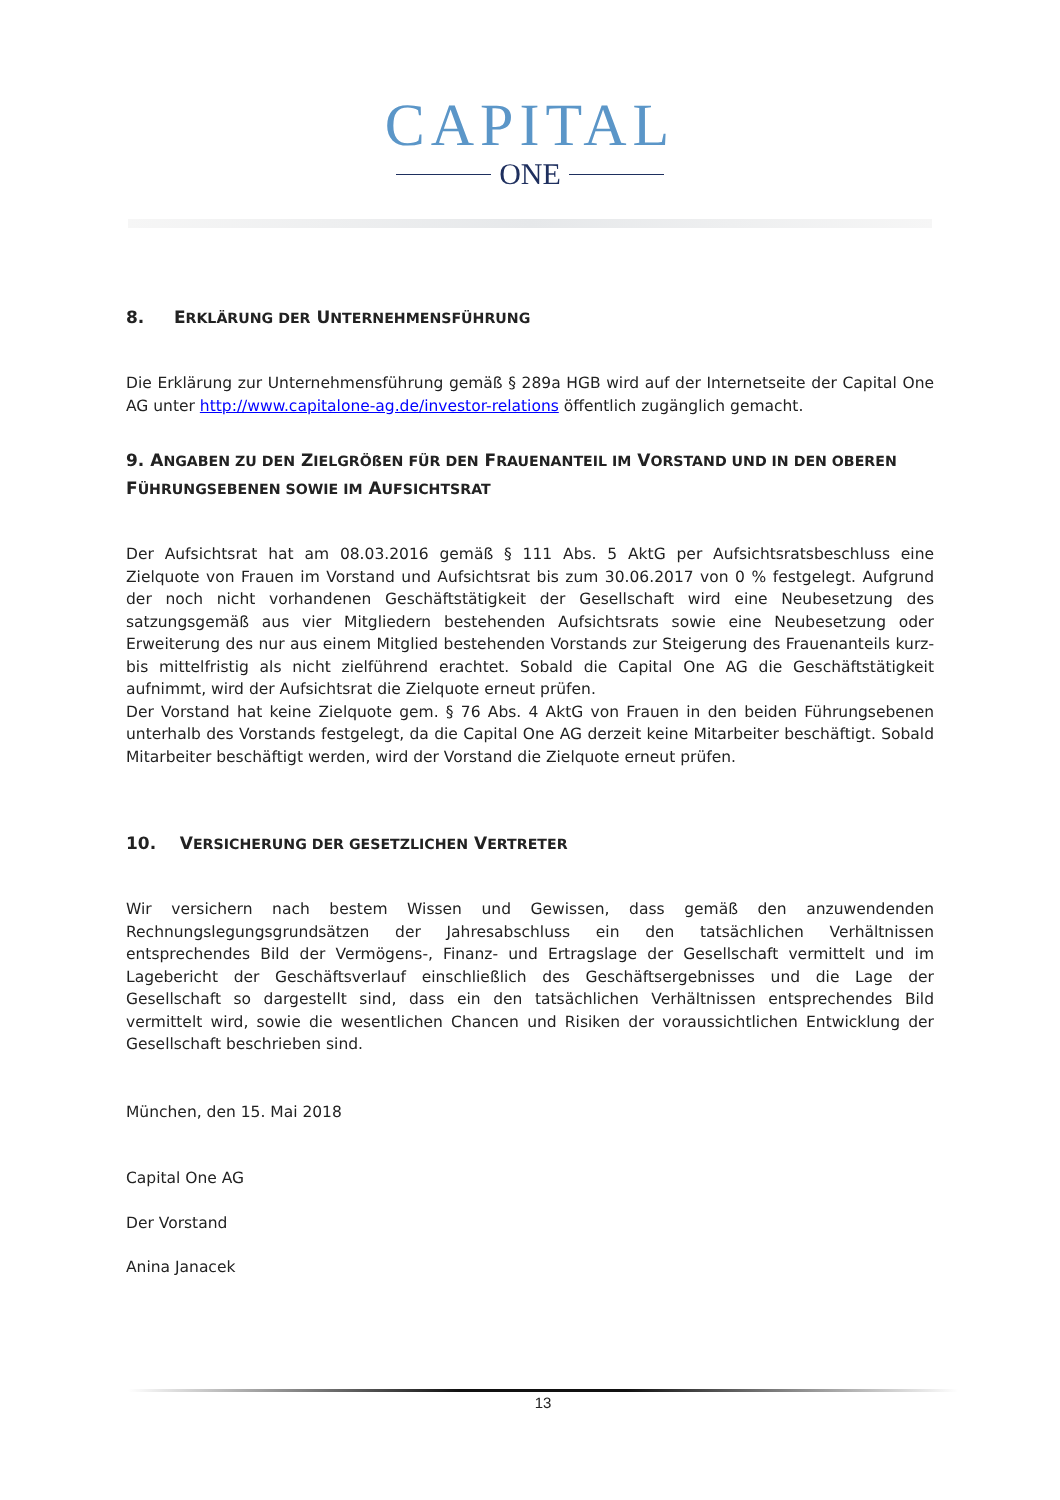CAPITAL
ONE
8. ERKLÄRUNG DER UNTERNEHMENSFÜHRUNG
Die Erklärung zur Unternehmensführung gemäß § 289a HGB wird auf der Internetseite der Capital One AG unter http://www.capitalone-ag.de/investor-relations öffentlich zugänglich gemacht.
9. ANGABEN ZU DEN ZIELGRÖßEN FÜR DEN FRAUENANTEIL IM VORSTAND UND IN DEN OBEREN FÜHRUNGSEBENEN SOWIE IM AUFSICHTSRAT
Der Aufsichtsrat hat am 08.03.2016 gemäß § 111 Abs. 5 AktG per Aufsichtsratsbeschluss eine Zielquote von Frauen im Vorstand und Aufsichtsrat bis zum 30.06.2017 von 0 % festgelegt. Aufgrund der noch nicht vorhandenen Geschäftstätigkeit der Gesellschaft wird eine Neubesetzung des satzungsgemäß aus vier Mitgliedern bestehenden Aufsichtsrats sowie eine Neubesetzung oder Erweiterung des nur aus einem Mitglied bestehenden Vorstands zur Steigerung des Frauenanteils kurz- bis mittelfristig als nicht zielführend erachtet. Sobald die Capital One AG die Geschäftstätigkeit aufnimmt, wird der Aufsichtsrat die Zielquote erneut prüfen.
Der Vorstand hat keine Zielquote gem. § 76 Abs. 4 AktG von Frauen in den beiden Führungsebenen unterhalb des Vorstands festgelegt, da die Capital One AG derzeit keine Mitarbeiter beschäftigt. Sobald Mitarbeiter beschäftigt werden, wird der Vorstand die Zielquote erneut prüfen.
10. VERSICHERUNG DER GESETZLICHEN VERTRETER
Wir versichern nach bestem Wissen und Gewissen, dass gemäß den anzuwendenden Rechnungslegungsgrundsätzen der Jahresabschluss ein den tatsächlichen Verhältnissen entsprechendes Bild der Vermögens-, Finanz- und Ertragslage der Gesellschaft vermittelt und im Lagebericht der Geschäftsverlauf einschließlich des Geschäftsergebnisses und die Lage der Gesellschaft so dargestellt sind, dass ein den tatsächlichen Verhältnissen entsprechendes Bild vermittelt wird, sowie die wesentlichen Chancen und Risiken der voraussichtlichen Entwicklung der Gesellschaft beschrieben sind.
München, den 15. Mai 2018
Capital One AG
Der Vorstand
Anina Janacek
13